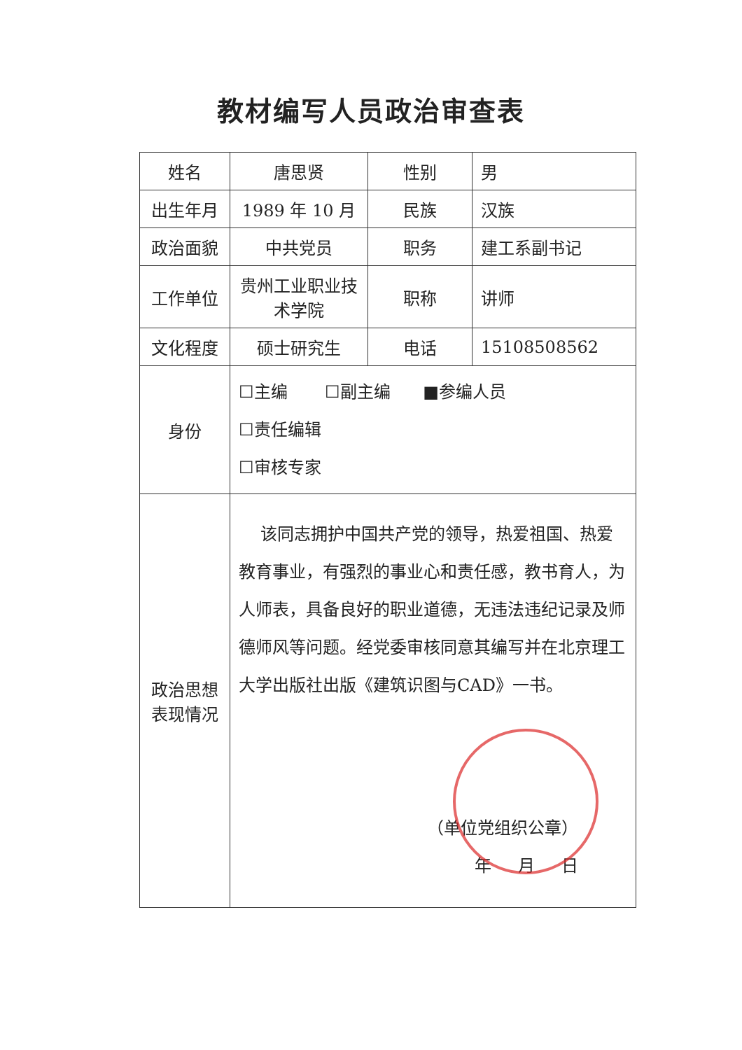教材编写人员政治审查表
| 姓名 | 唐思贤 | 性别 | 男 |
| 出生年月 | 1989 年 10 月 | 民族 | 汉族 |
| 政治面貌 | 中共党员 | 职务 | 建工系副书记 |
| 工作单位 | 贵州工业职业技术学院 | 职称 | 讲师 |
| 文化程度 | 硕士研究生 | 电话 | 15108508562 |
| 身份 | ☐主编 ☐副主编 ■参编人员 ☐责任编辑 ☐审核专家 | | |
| 政治思想 表现情况 | 该同志拥护中国共产党的领导，热爱祖国、热爱教育事业，有强烈的事业心和责任感，教书育人，为人师表，具备良好的职业道德，无违法违纪记录及师德师风等问题。经党委审核同意其编写并在北京理工大学出版社出版《建筑识图与CAD》一书。 （单位党组织公章） 年 月 日 | | |